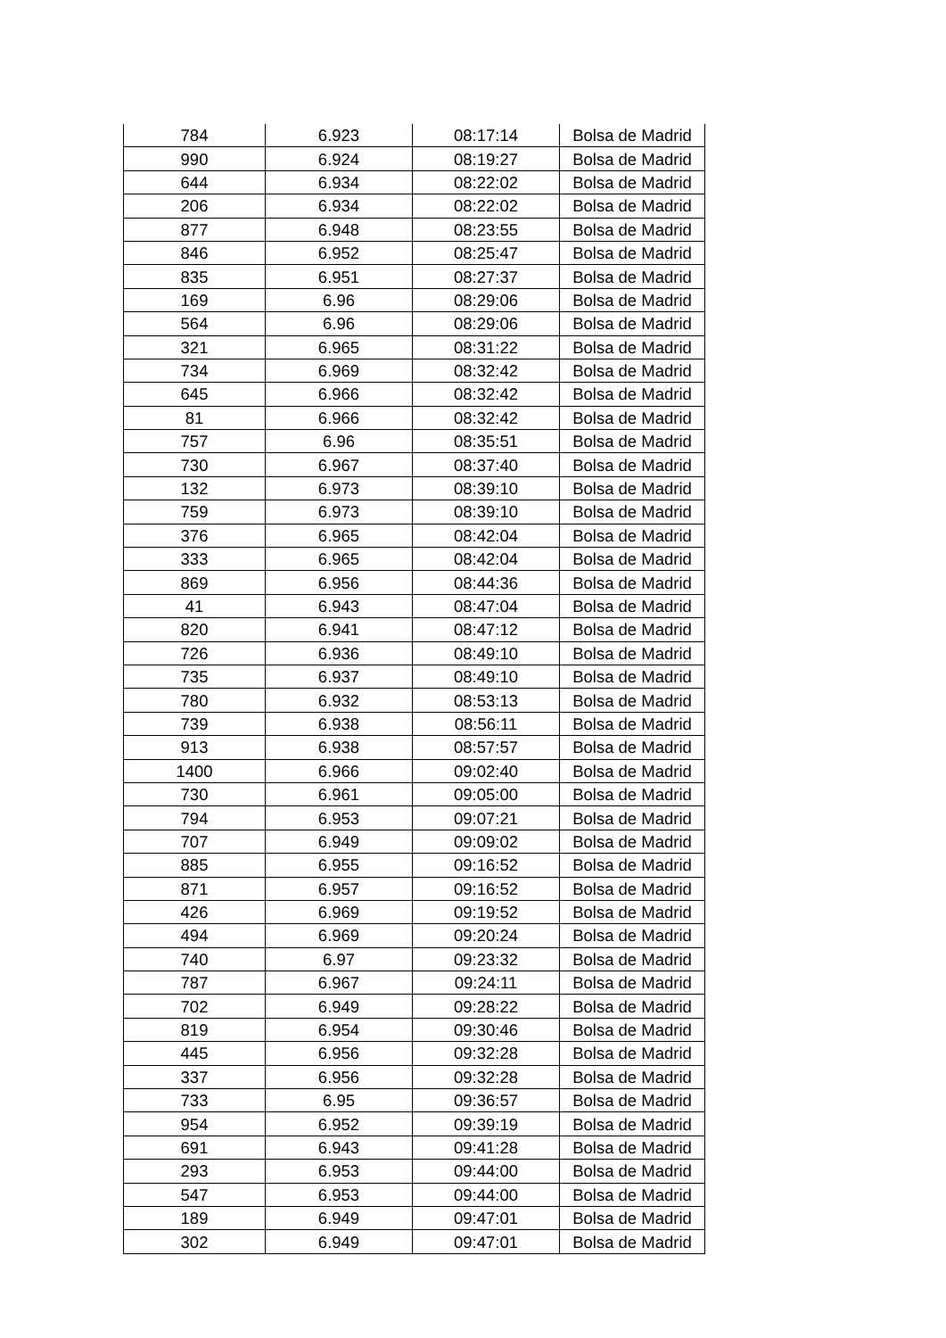| 784 | 6.923 | 08:17:14 | Bolsa de Madrid |
| 990 | 6.924 | 08:19:27 | Bolsa de Madrid |
| 644 | 6.934 | 08:22:02 | Bolsa de Madrid |
| 206 | 6.934 | 08:22:02 | Bolsa de Madrid |
| 877 | 6.948 | 08:23:55 | Bolsa de Madrid |
| 846 | 6.952 | 08:25:47 | Bolsa de Madrid |
| 835 | 6.951 | 08:27:37 | Bolsa de Madrid |
| 169 | 6.96 | 08:29:06 | Bolsa de Madrid |
| 564 | 6.96 | 08:29:06 | Bolsa de Madrid |
| 321 | 6.965 | 08:31:22 | Bolsa de Madrid |
| 734 | 6.969 | 08:32:42 | Bolsa de Madrid |
| 645 | 6.966 | 08:32:42 | Bolsa de Madrid |
| 81 | 6.966 | 08:32:42 | Bolsa de Madrid |
| 757 | 6.96 | 08:35:51 | Bolsa de Madrid |
| 730 | 6.967 | 08:37:40 | Bolsa de Madrid |
| 132 | 6.973 | 08:39:10 | Bolsa de Madrid |
| 759 | 6.973 | 08:39:10 | Bolsa de Madrid |
| 376 | 6.965 | 08:42:04 | Bolsa de Madrid |
| 333 | 6.965 | 08:42:04 | Bolsa de Madrid |
| 869 | 6.956 | 08:44:36 | Bolsa de Madrid |
| 41 | 6.943 | 08:47:04 | Bolsa de Madrid |
| 820 | 6.941 | 08:47:12 | Bolsa de Madrid |
| 726 | 6.936 | 08:49:10 | Bolsa de Madrid |
| 735 | 6.937 | 08:49:10 | Bolsa de Madrid |
| 780 | 6.932 | 08:53:13 | Bolsa de Madrid |
| 739 | 6.938 | 08:56:11 | Bolsa de Madrid |
| 913 | 6.938 | 08:57:57 | Bolsa de Madrid |
| 1400 | 6.966 | 09:02:40 | Bolsa de Madrid |
| 730 | 6.961 | 09:05:00 | Bolsa de Madrid |
| 794 | 6.953 | 09:07:21 | Bolsa de Madrid |
| 707 | 6.949 | 09:09:02 | Bolsa de Madrid |
| 885 | 6.955 | 09:16:52 | Bolsa de Madrid |
| 871 | 6.957 | 09:16:52 | Bolsa de Madrid |
| 426 | 6.969 | 09:19:52 | Bolsa de Madrid |
| 494 | 6.969 | 09:20:24 | Bolsa de Madrid |
| 740 | 6.97 | 09:23:32 | Bolsa de Madrid |
| 787 | 6.967 | 09:24:11 | Bolsa de Madrid |
| 702 | 6.949 | 09:28:22 | Bolsa de Madrid |
| 819 | 6.954 | 09:30:46 | Bolsa de Madrid |
| 445 | 6.956 | 09:32:28 | Bolsa de Madrid |
| 337 | 6.956 | 09:32:28 | Bolsa de Madrid |
| 733 | 6.95 | 09:36:57 | Bolsa de Madrid |
| 954 | 6.952 | 09:39:19 | Bolsa de Madrid |
| 691 | 6.943 | 09:41:28 | Bolsa de Madrid |
| 293 | 6.953 | 09:44:00 | Bolsa de Madrid |
| 547 | 6.953 | 09:44:00 | Bolsa de Madrid |
| 189 | 6.949 | 09:47:01 | Bolsa de Madrid |
| 302 | 6.949 | 09:47:01 | Bolsa de Madrid |